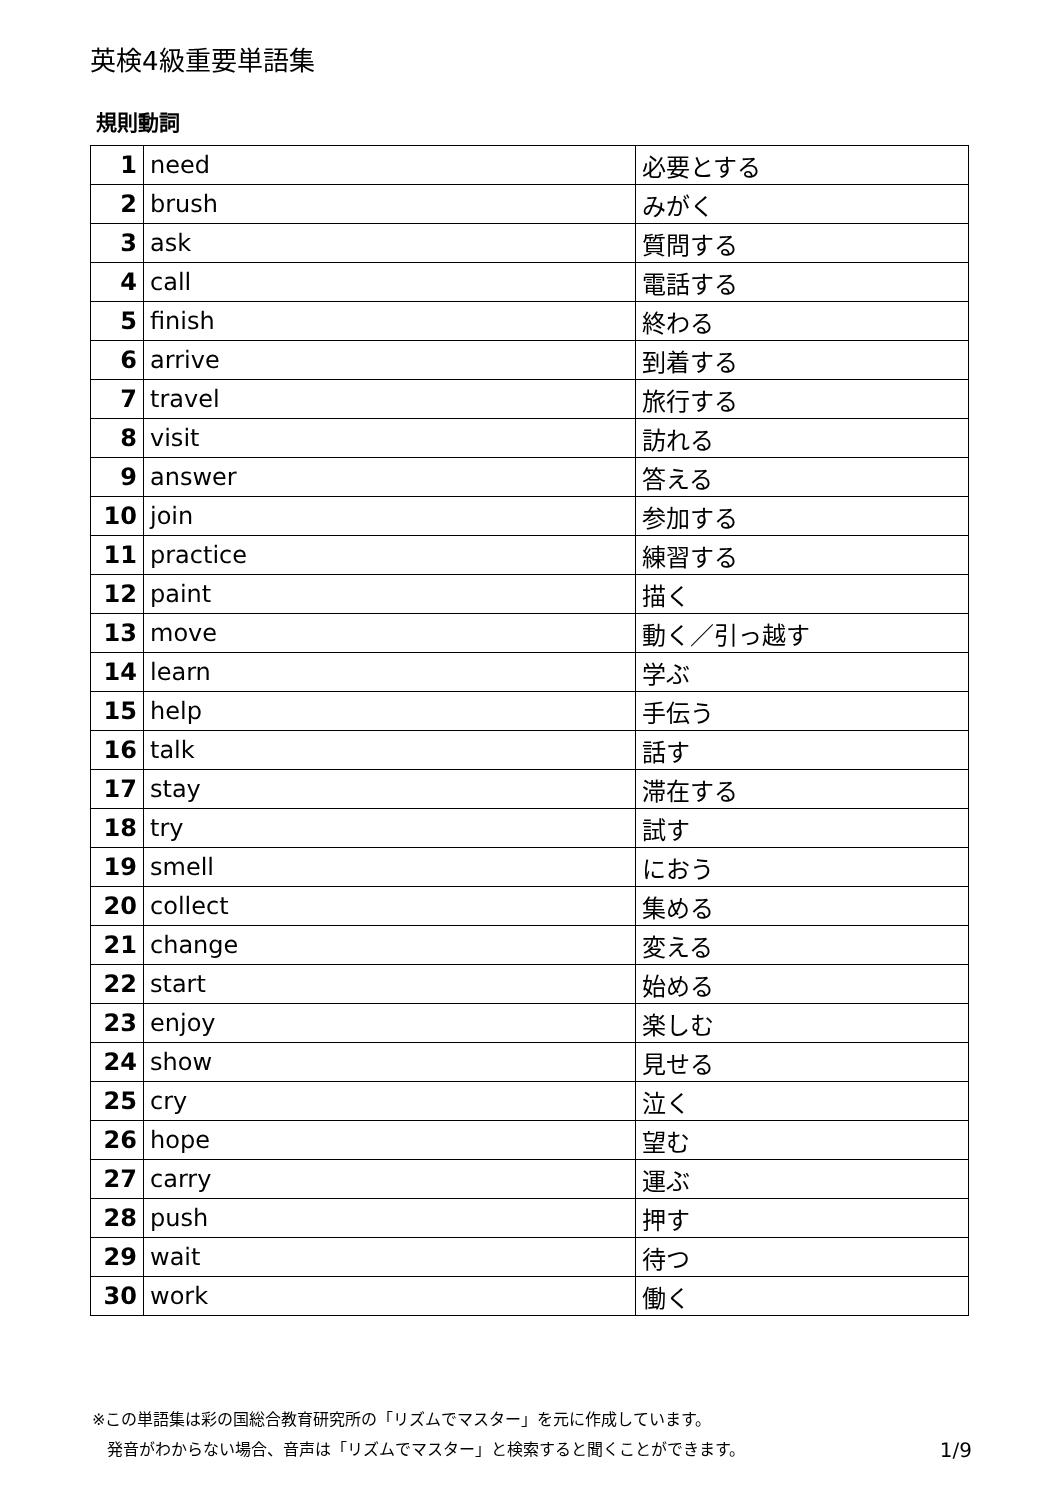英検4級重要単語集
規則動詞
| 1 | need | 必要とする |
| 2 | brush | みがく |
| 3 | ask | 質問する |
| 4 | call | 電話する |
| 5 | finish | 終わる |
| 6 | arrive | 到着する |
| 7 | travel | 旅行する |
| 8 | visit | 訪れる |
| 9 | answer | 答える |
| 10 | join | 参加する |
| 11 | practice | 練習する |
| 12 | paint | 描く |
| 13 | move | 動く／引っ越す |
| 14 | learn | 学ぶ |
| 15 | help | 手伝う |
| 16 | talk | 話す |
| 17 | stay | 滞在する |
| 18 | try | 試す |
| 19 | smell | におう |
| 20 | collect | 集める |
| 21 | change | 変える |
| 22 | start | 始める |
| 23 | enjoy | 楽しむ |
| 24 | show | 見せる |
| 25 | cry | 泣く |
| 26 | hope | 望む |
| 27 | carry | 運ぶ |
| 28 | push | 押す |
| 29 | wait | 待つ |
| 30 | work | 働く |
※この単語集は彩の国総合教育研究所の「リズムでマスター」を元に作成しています。
発音がわからない場合、音声は「リズムでマスター」と検索すると聞くことができます。 1/9